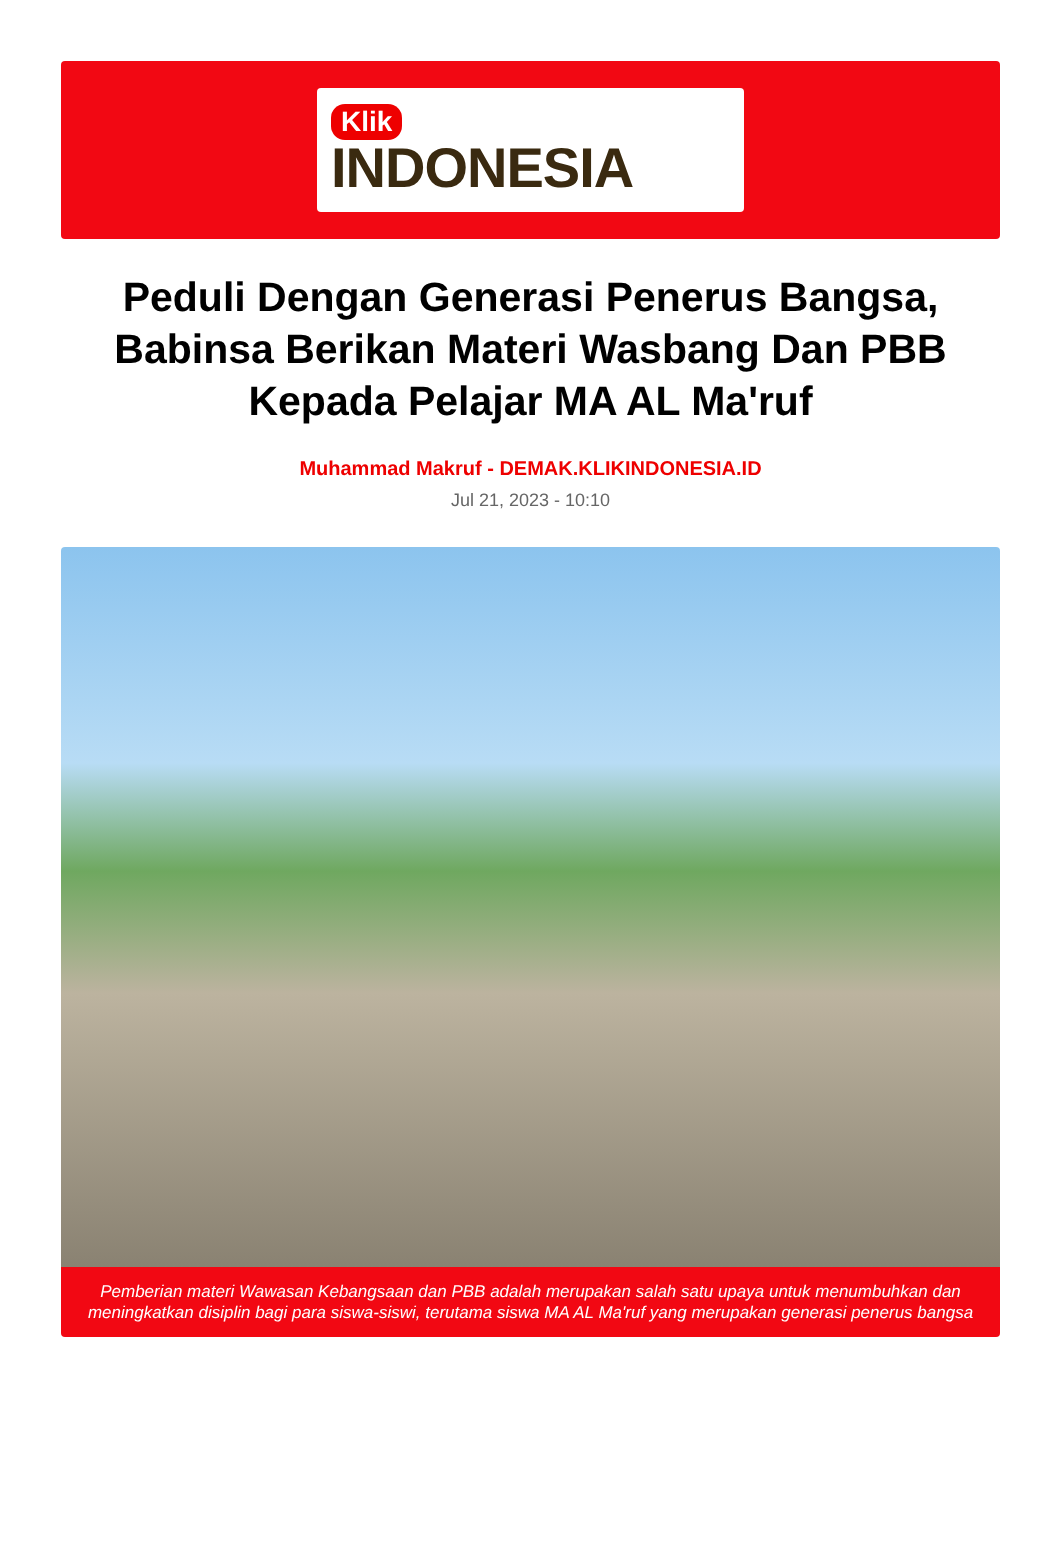Klik
INDONESIA
Peduli Dengan Generasi Penerus Bangsa, Babinsa Berikan Materi Wasbang Dan PBB Kepada Pelajar MA AL Ma'ruf
Muhammad Makruf - DEMAK.KLIKINDONESIA.ID
Jul 21, 2023 - 10:10
Pemberian materi Wawasan Kebangsaan dan PBB adalah merupakan salah satu upaya untuk menumbuhkan dan meningkatkan disiplin bagi para siswa-siswi, terutama siswa MA AL Ma'ruf yang merupakan generasi penerus bangsa